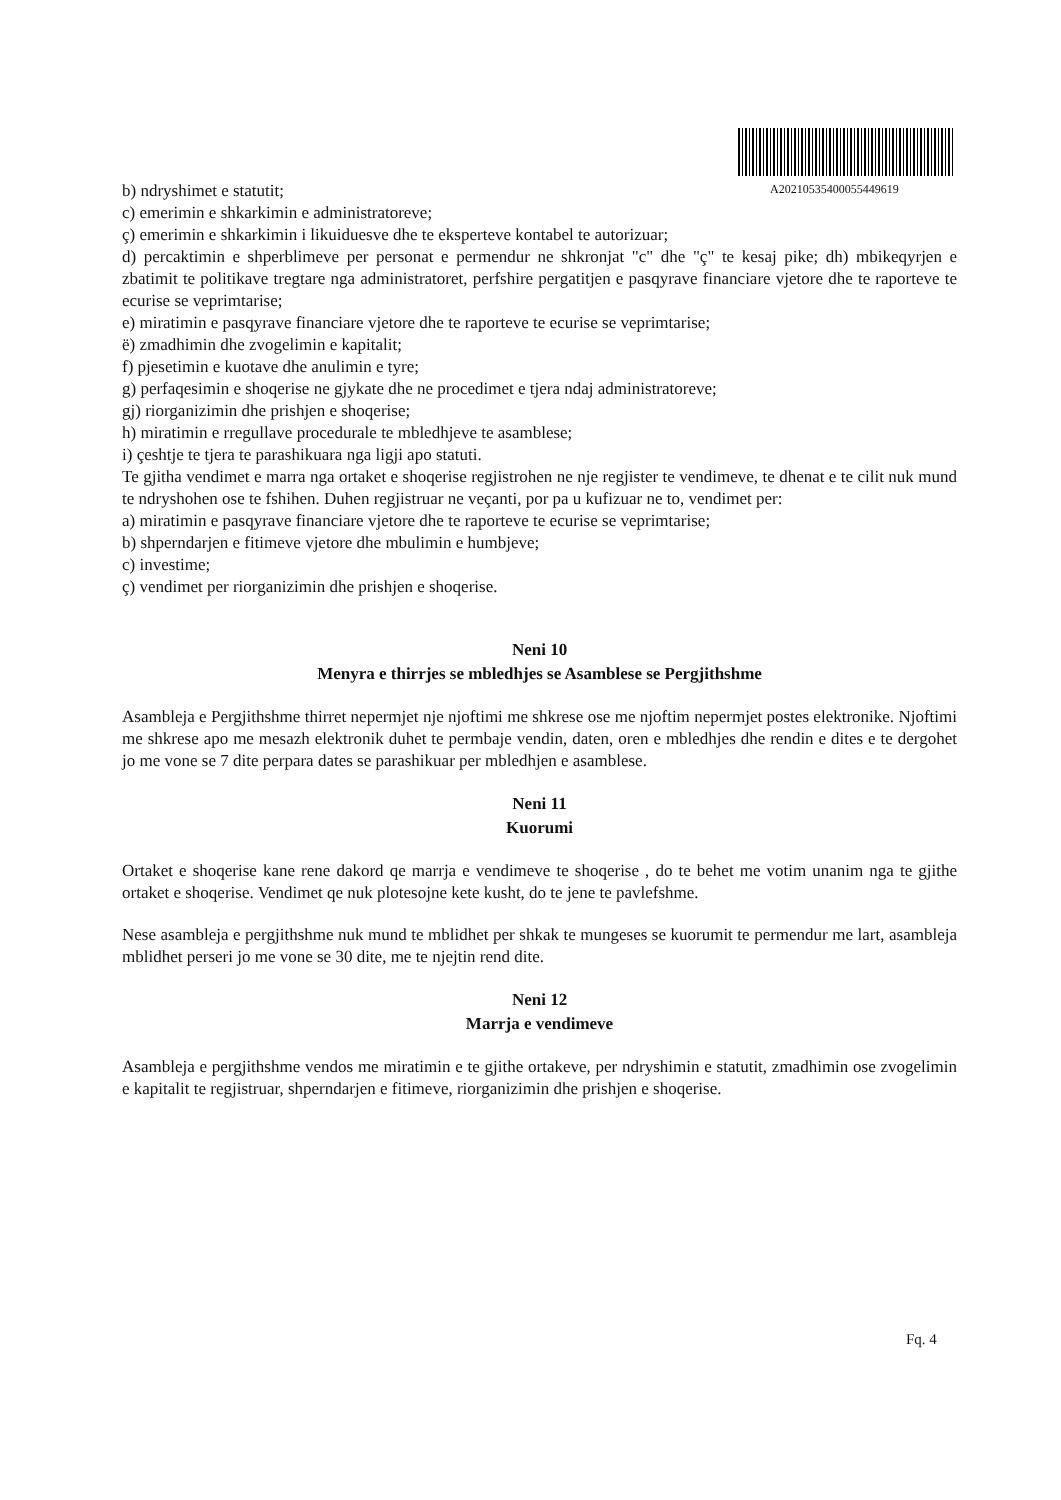A20210535400055449619
b) ndryshimet e statutit;
c) emerimin e shkarkimin e administratoreve;
ç) emerimin e shkarkimin i likuiduesve dhe te eksperteve kontabel te autorizuar;
d) percaktimin e shperblimeve per personat e permendur ne shkronjat "c" dhe "ç" te kesaj pike; dh) mbikeqyrjen e zbatimit te politikave tregtare nga administratoret, perfshire pergatitjen e pasqyrave financiare vjetore dhe te raporteve te ecurise se veprimtarise;
e) miratimin e pasqyrave financiare vjetore dhe te raporteve te ecurise se veprimtarise;
ë) zmadhimin dhe zvogelimin e kapitalit;
f) pjesetimin e kuotave dhe anulimin e tyre;
g) perfaqesimin e shoqerise ne gjykate dhe ne procedimet e tjera ndaj administratoreve;
gj) riorganizimin dhe prishjen e shoqerise;
h) miratimin e rregullave procedurale te mbledhjeve te asamblese;
i) çeshtje te tjera te parashikuara nga ligji apo statuti.
Te gjitha vendimet e marra nga ortaket e shoqerise regjistrohen ne nje regjister te vendimeve, te dhenat e te cilit nuk mund te ndryshohen ose te fshihen. Duhen regjistruar ne veçanti, por pa u kufizuar ne to, vendimet per:
a) miratimin e pasqyrave financiare vjetore dhe te raporteve te ecurise se veprimtarise;
b) shperndarjen e fitimeve vjetore dhe mbulimin e humbjeve;
c) investime;
ç) vendimet per riorganizimin dhe prishjen e shoqerise.
Neni 10
Menyra e thirrjes se mbledhjes se Asamblese se Pergjithshme
Asambleja e Pergjithshme thirret nepermjet nje njoftimi me shkrese ose me njoftim nepermjet postes elektronike. Njoftimi me shkrese apo me mesazh elektronik duhet te permbaje vendin, daten, oren e mbledhjes dhe rendin e dites e te dergohet jo me vone se 7 dite perpara dates se parashikuar per mbledhjen e asamblese.
Neni 11
Kuorumi
Ortaket e shoqerise kane rene dakord qe marrja e vendimeve te shoqerise , do te behet me votim unanim nga te gjithe ortaket e shoqerise. Vendimet qe nuk plotesojne kete kusht, do te jene te pavlefshme.
Nese asambleja e pergjithshme nuk mund te mblidhet per shkak te mungeses se kuorumit te permendur me lart, asambleja mblidhet perseri jo me vone se 30 dite, me te njejtin rend dite.
Neni 12
Marrja e vendimeve
Asambleja e pergjithshme vendos me miratimin e te gjithe ortakeve, per ndryshimin e statutit, zmadhimin ose zvogelimin e kapitalit te regjistruar, shperndarjen e fitimeve, riorganizimin dhe prishjen e shoqerise.
Fq. 4